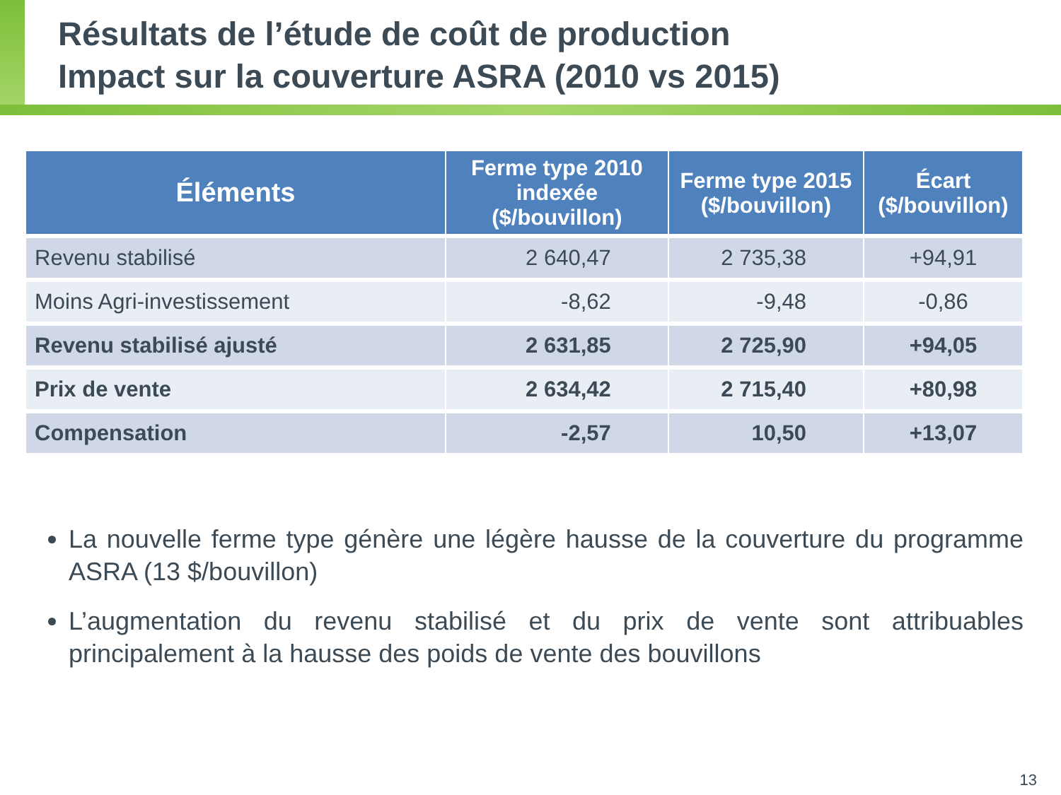Résultats de l’étude de coût de production
Impact sur la couverture ASRA (2010 vs 2015)
| Éléments | Ferme type 2010 indexée ($/bouvillon) | Ferme type 2015 ($/bouvillon) | Écart ($/bouvillon) |
| --- | --- | --- | --- |
| Revenu stabilisé | 2 640,47 | 2 735,38 | +94,91 |
| Moins Agri-investissement | -8,62 | -9,48 | -0,86 |
| Revenu stabilisé ajusté | 2 631,85 | 2 725,90 | +94,05 |
| Prix de vente | 2 634,42 | 2 715,40 | +80,98 |
| Compensation | -2,57 | 10,50 | +13,07 |
La nouvelle ferme type génère une légère hausse de la couverture du programme ASRA (13 $/bouvillon)
L’augmentation du revenu stabilisé et du prix de vente sont attribuables principalement à la hausse des poids de vente des bouvillons
13